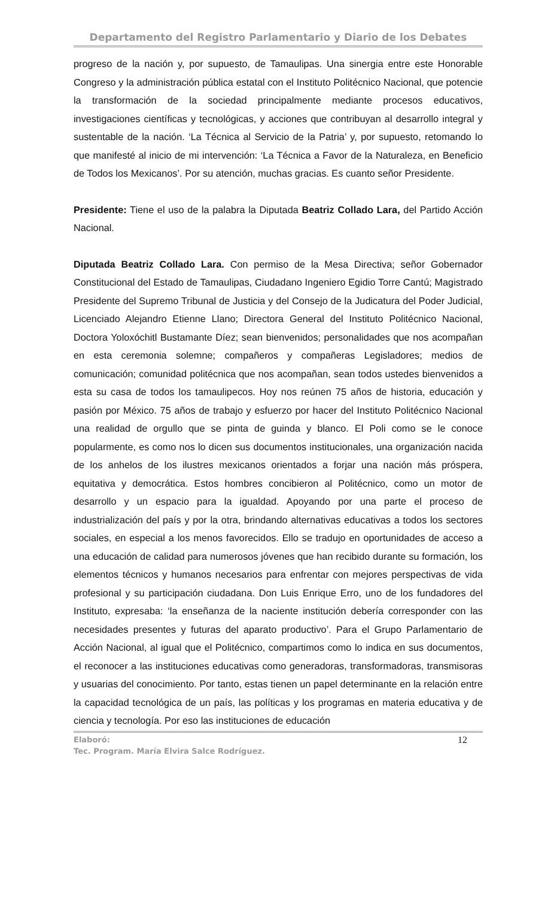Departamento del Registro Parlamentario y Diario de los Debates
progreso de la nación y, por supuesto, de Tamaulipas. Una sinergia entre este Honorable Congreso y la administración pública estatal con el Instituto Politécnico Nacional, que potencie la transformación de la sociedad principalmente mediante procesos educativos, investigaciones científicas y tecnológicas, y acciones que contribuyan al desarrollo integral y sustentable de la nación. ‘La Técnica al Servicio de la Patria’ y, por supuesto, retomando lo que manifesté al inicio de mi intervención: ‘La Técnica a Favor de la Naturaleza, en Beneficio de Todos los Mexicanos’. Por su atención, muchas gracias. Es cuanto señor Presidente.
Presidente: Tiene el uso de la palabra la Diputada Beatriz Collado Lara, del Partido Acción Nacional.
Diputada Beatriz Collado Lara. Con permiso de la Mesa Directiva; señor Gobernador Constitucional del Estado de Tamaulipas, Ciudadano Ingeniero Egidio Torre Cantú; Magistrado Presidente del Supremo Tribunal de Justicia y del Consejo de la Judicatura del Poder Judicial, Licenciado Alejandro Etienne Llano; Directora General del Instituto Politécnico Nacional, Doctora Yoloxóchitl Bustamante Díez; sean bienvenidos; personalidades que nos acompañan en esta ceremonia solemne; compañeros y compañeras Legisladores; medios de comunicación; comunidad politécnica que nos acompañan, sean todos ustedes bienvenidos a esta su casa de todos los tamaulipecos. Hoy nos reúnen 75 años de historia, educación y pasión por México. 75 años de trabajo y esfuerzo por hacer del Instituto Politécnico Nacional una realidad de orgullo que se pinta de guinda y blanco. El Poli como se le conoce popularmente, es como nos lo dicen sus documentos institucionales, una organización nacida de los anhelos de los ilustres mexicanos orientados a forjar una nación más próspera, equitativa y democrática. Estos hombres concibieron al Politécnico, como un motor de desarrollo y un espacio para la igualdad. Apoyando por una parte el proceso de industrialización del país y por la otra, brindando alternativas educativas a todos los sectores sociales, en especial a los menos favorecidos. Ello se tradujo en oportunidades de acceso a una educación de calidad para numerosos jóvenes que han recibido durante su formación, los elementos técnicos y humanos necesarios para enfrentar con mejores perspectivas de vida profesional y su participación ciudadana. Don Luis Enrique Erro, uno de los fundadores del Instituto, expresaba: ‘la enseñanza de la naciente institución debería corresponder con las necesidades presentes y futuras del aparato productivo’. Para el Grupo Parlamentario de Acción Nacional, al igual que el Politécnico, compartimos como lo indica en sus documentos, el reconocer a las instituciones educativas como generadoras, transformadoras, transmisoras y usuarias del conocimiento. Por tanto, estas tienen un papel determinante en la relación entre la capacidad tecnológica de un país, las políticas y los programas en materia educativa y de ciencia y tecnología. Por eso las instituciones de educación
Elaboró:
Tec. Program. María Elvira Salce Rodríguez.
12